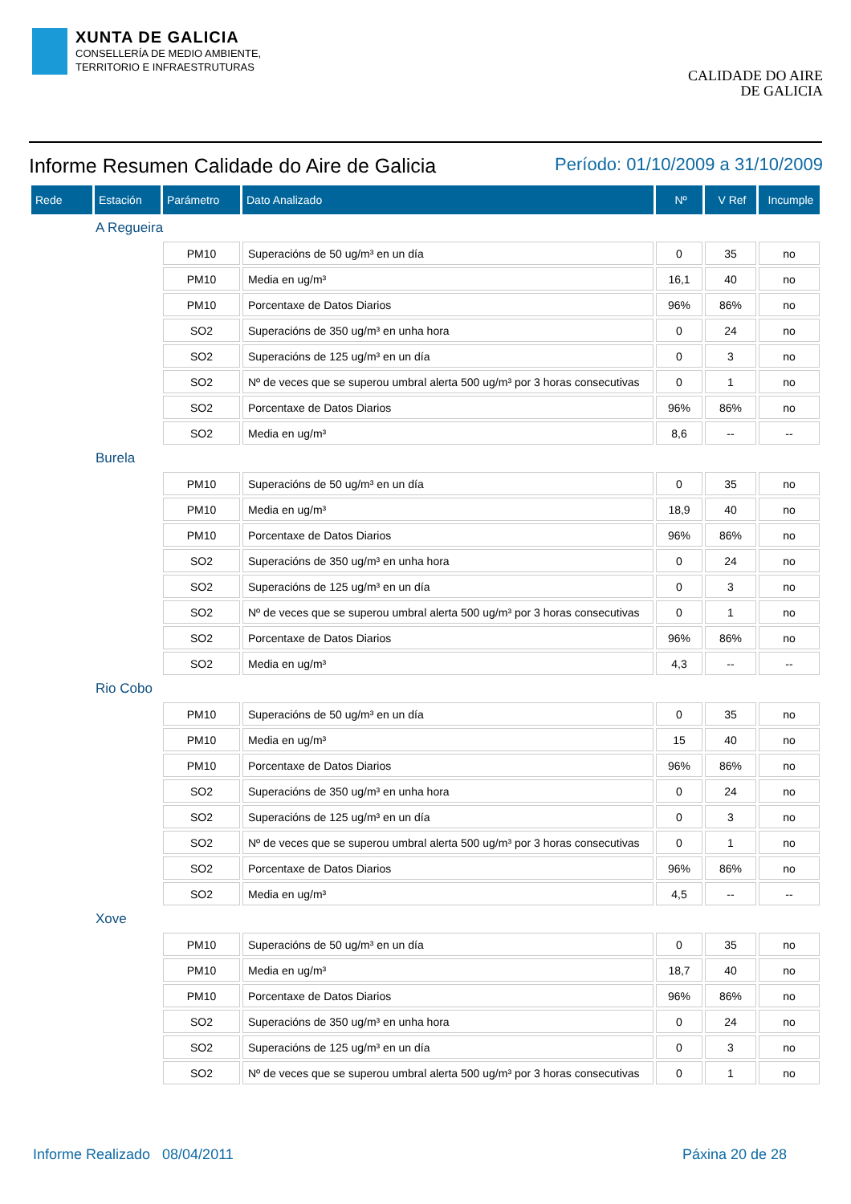XUNTA DE GALICIA
CONSELLERÍA DE MEDIO AMBIENTE,
TERRITORIO E INFRAESTRUTURAS
CALIDADE DO AIRE
DE GALICIA
Informe Resumen Calidade do Aire de Galicia Período: 01/10/2009 a 31/10/2009
| Rede | Estación | Parámetro | Dato Analizado | Nº | V Ref | Incumple |
| --- | --- | --- | --- | --- | --- | --- |
| | A Regueira | | | | | |
| | | PM10 | Superacións de 50 ug/m³ en un día | 0 | 35 | no |
| | | PM10 | Media en ug/m³ | 16,1 | 40 | no |
| | | PM10 | Porcentaxe de Datos Diarios | 96% | 86% | no |
| | | SO2 | Superacións de 350 ug/m³ en unha hora | 0 | 24 | no |
| | | SO2 | Superacións de 125 ug/m³ en un día | 0 | 3 | no |
| | | SO2 | Nº de veces que se superou umbral alerta 500 ug/m³ por 3 horas consecutivas | 0 | 1 | no |
| | | SO2 | Porcentaxe de Datos Diarios | 96% | 86% | no |
| | | SO2 | Media en ug/m³ | 8,6 | -- | -- |
| | Burela | | | | | |
| | | PM10 | Superacións de 50 ug/m³ en un día | 0 | 35 | no |
| | | PM10 | Media en ug/m³ | 18,9 | 40 | no |
| | | PM10 | Porcentaxe de Datos Diarios | 96% | 86% | no |
| | | SO2 | Superacións de 350 ug/m³ en unha hora | 0 | 24 | no |
| | | SO2 | Superacións de 125 ug/m³ en un día | 0 | 3 | no |
| | | SO2 | Nº de veces que se superou umbral alerta 500 ug/m³ por 3 horas consecutivas | 0 | 1 | no |
| | | SO2 | Porcentaxe de Datos Diarios | 96% | 86% | no |
| | | SO2 | Media en ug/m³ | 4,3 | -- | -- |
| | Rio Cobo | | | | | |
| | | PM10 | Superacións de 50 ug/m³ en un día | 0 | 35 | no |
| | | PM10 | Media en ug/m³ | 15 | 40 | no |
| | | PM10 | Porcentaxe de Datos Diarios | 96% | 86% | no |
| | | SO2 | Superacións de 350 ug/m³ en unha hora | 0 | 24 | no |
| | | SO2 | Superacións de 125 ug/m³ en un día | 0 | 3 | no |
| | | SO2 | Nº de veces que se superou umbral alerta 500 ug/m³ por 3 horas consecutivas | 0 | 1 | no |
| | | SO2 | Porcentaxe de Datos Diarios | 96% | 86% | no |
| | | SO2 | Media en ug/m³ | 4,5 | -- | -- |
| | Xove | | | | | |
| | | PM10 | Superacións de 50 ug/m³ en un día | 0 | 35 | no |
| | | PM10 | Media en ug/m³ | 18,7 | 40 | no |
| | | PM10 | Porcentaxe de Datos Diarios | 96% | 86% | no |
| | | SO2 | Superacións de 350 ug/m³ en unha hora | 0 | 24 | no |
| | | SO2 | Superacións de 125 ug/m³ en un día | 0 | 3 | no |
| | | SO2 | Nº de veces que se superou umbral alerta 500 ug/m³ por 3 horas consecutivas | 0 | 1 | no |
Informe Realizado 08/04/2011 Páxina 20 de 28